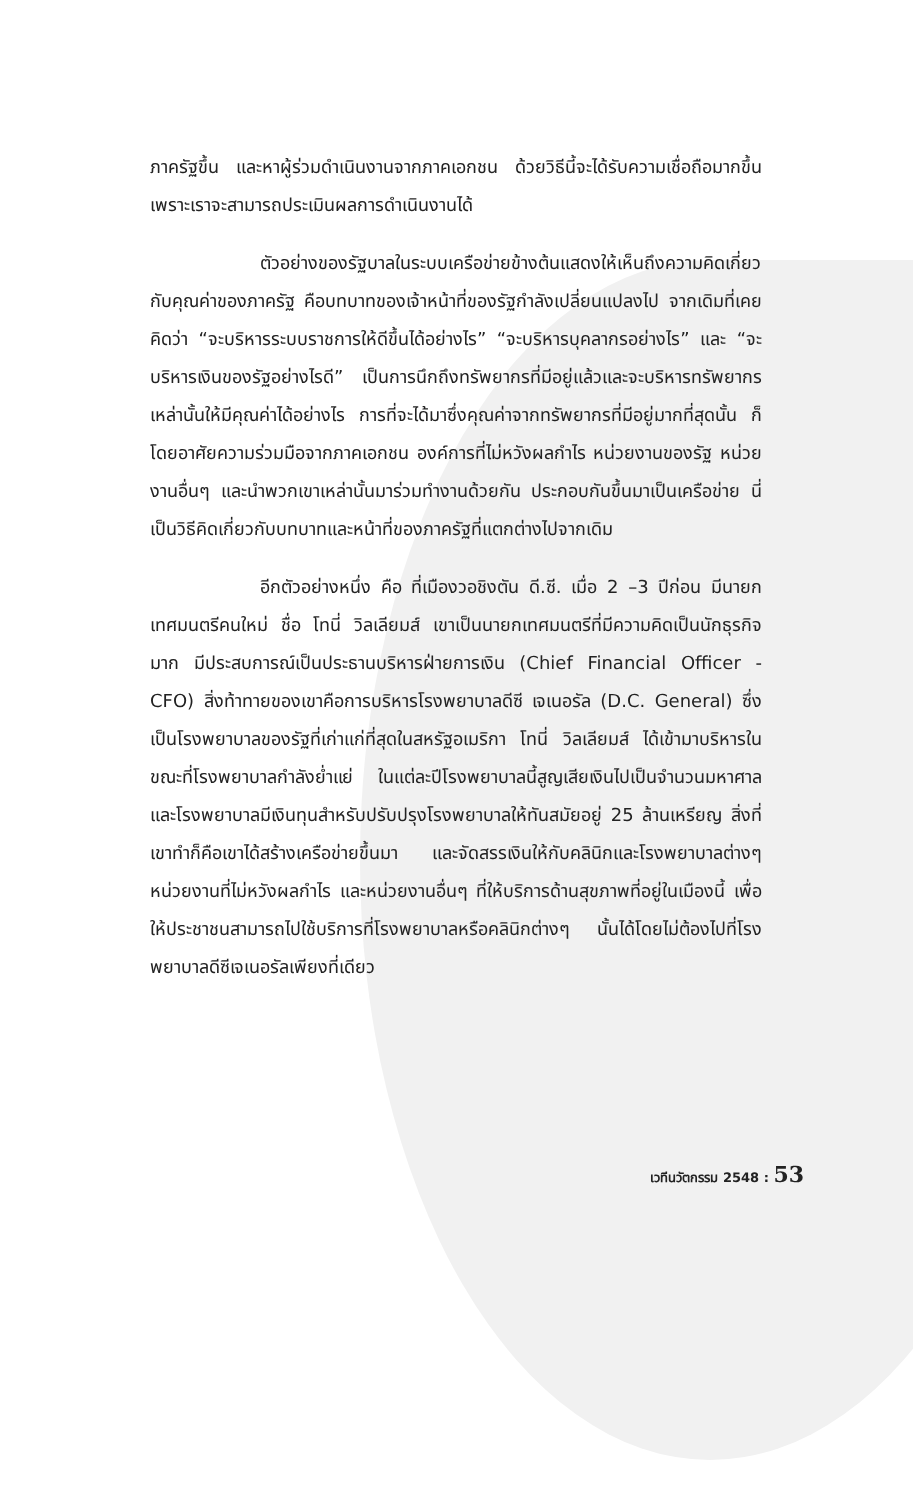ภาครัฐขึ้น และหาผู้ร่วมดำเนินงานจากภาคเอกชน ด้วยวิธีนี้จะได้รับความเชื่อถือมากขึ้นเพราะเราจะสามารถประเมินผลการดำเนินงานได้
ตัวอย่างของรัฐบาลในระบบเครือข่ายข้างต้นแสดงให้เห็นถึงความคิดเกี่ยวกับคุณค่าของภาครัฐ คือบทบาทของเจ้าหน้าที่ของรัฐกำลังเปลี่ยนแปลงไป จากเดิมที่เคยคิดว่า “จะบริหารระบบราชการให้ดีขึ้นได้อย่างไร” “จะบริหารบุคลากรอย่างไร” และ “จะบริหารเงินของรัฐอย่างไรดี” เป็นการนึกถึงทรัพยากรที่มีอยู่แล้วและจะบริหารทรัพยากรเหล่านั้นให้มีคุณค่าได้อย่างไร การที่จะได้มาซึ่งคุณค่าจากทรัพยากรที่มีอยู่มากที่สุดนั้น ก็โดยอาศัยความร่วมมือจากภาคเอกชน องค์การที่ไม่หวังผลกำไร หน่วยงานของรัฐ หน่วยงานอื่นๆ และนำพวกเขาเหล่านั้นมาร่วมทำงานด้วยกัน ประกอบกันขึ้นมาเป็นเครือข่าย นี่เป็นวิธีคิดเกี่ยวกับบทบาทและหน้าที่ของภาครัฐที่แตกต่างไปจากเดิม
อีกตัวอย่างหนึ่ง คือ ที่เมืองวอชิงตัน ดี.ซี. เมื่อ 2 –3 ปีก่อน มีนายกเทศมนตรีคนใหม่ ชื่อ โทนี่ วิลเลียมส์ เขาเป็นนายกเทศมนตรีที่มีความคิดเป็นนักธุรกิจมาก มีประสบการณ์เป็นประธานบริหารฝ่ายการเงิน (Chief Financial Officer - CFO) สิ่งท้าทายของเขาคือการบริหารโรงพยาบาลดีซี เจเนอรัล (D.C. General) ซึ่งเป็นโรงพยาบาลของรัฐที่เก่าแก่ที่สุดในสหรัฐอเมริกา โทนี่ วิลเลียมส์ ได้เข้ามาบริหารในขณะที่โรงพยาบาลกำลังย่ำแย่ ในแต่ละปีโรงพยาบาลนี้สูญเสียเงินไปเป็นจำนวนมหาศาล และโรงพยาบาลมีเงินทุนสำหรับปรับปรุงโรงพยาบาลให้ทันสมัยอยู่ 25 ล้านเหรียญ สิ่งที่เขาทำก็คือเขาได้สร้างเครือข่ายขึ้นมา และจัดสรรเงินให้กับคลินิกและโรงพยาบาลต่างๆ หน่วยงานที่ไม่หวังผลกำไร และหน่วยงานอื่นๆ ที่ให้บริการด้านสุขภาพที่อยู่ในเมืองนี้ เพื่อให้ประชาชนสามารถไปใช้บริการที่โรงพยาบาลหรือคลินิกต่างๆ นั้นได้โดยไม่ต้องไปที่โรงพยาบาลดีซีเจเนอรัลเพียงที่เดียว
เวทีนวัตกรรม 2548 : 53